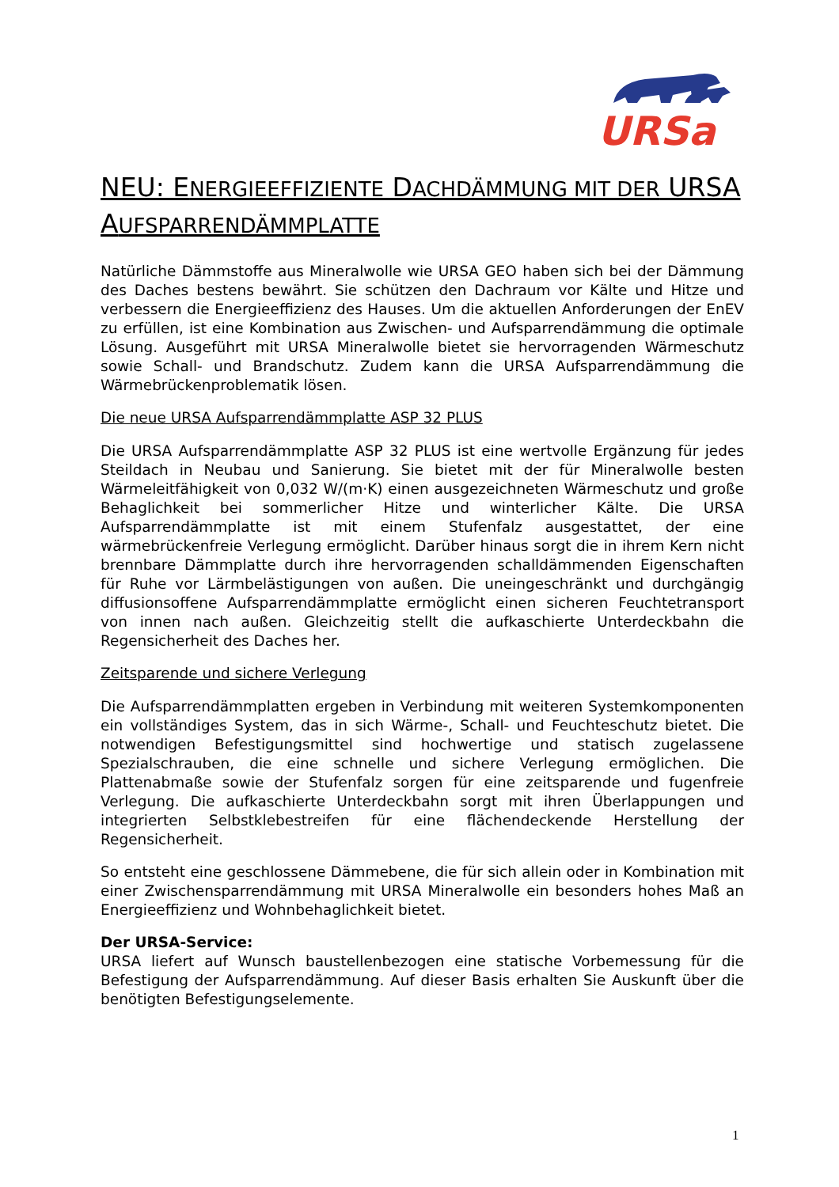URSa
NEU: ENERGIEEFFIZIENTE DACHDÄMMUNG MIT DER URSA AUFSPARRENDÄMMPLATTE
Natürliche Dämmstoffe aus Mineralwolle wie URSA GEO haben sich bei der Dämmung des Daches bestens bewährt. Sie schützen den Dachraum vor Kälte und Hitze und verbessern die Energieeffizienz des Hauses. Um die aktuellen Anforderungen der EnEV zu erfüllen, ist eine Kombination aus Zwischen- und Aufsparrendämmung die optimale Lösung. Ausgeführt mit URSA Mineralwolle bietet sie hervorragenden Wärmeschutz sowie Schall- und Brandschutz. Zudem kann die URSA Aufsparrendämmung die Wärmebrückenproblematik lösen.
Die neue URSA Aufsparrendämmplatte ASP 32 PLUS
Die URSA Aufsparrendämmplatte ASP 32 PLUS ist eine wertvolle Ergänzung für jedes Steildach in Neubau und Sanierung. Sie bietet mit der für Mineralwolle besten Wärmeleitfähigkeit von 0,032 W/(m·K) einen ausgezeichneten Wärmeschutz und große Behaglichkeit bei sommerlicher Hitze und winterlicher Kälte. Die URSA Aufsparrendämmplatte ist mit einem Stufenfalz ausgestattet, der eine wärmebrückenfreie Verlegung ermöglicht. Darüber hinaus sorgt die in ihrem Kern nicht brennbare Dämmplatte durch ihre hervorragenden schalldämmenden Eigenschaften für Ruhe vor Lärmbelästigungen von außen. Die uneingeschränkt und durchgängig diffusionsoffene Aufsparrendämmplatte ermöglicht einen sicheren Feuchtetransport von innen nach außen. Gleichzeitig stellt die aufkaschierte Unterdeckbahn die Regensicherheit des Daches her.
Zeitsparende und sichere Verlegung
Die Aufsparrendämmplatten ergeben in Verbindung mit weiteren Systemkomponenten ein vollständiges System, das in sich Wärme-, Schall- und Feuchteschutz bietet. Die notwendigen Befestigungsmittel sind hochwertige und statisch zugelassene Spezialschrauben, die eine schnelle und sichere Verlegung ermöglichen. Die Plattenabmaße sowie der Stufenfalz sorgen für eine zeitsparende und fugenfreie Verlegung. Die aufkaschierte Unterdeckbahn sorgt mit ihren Überlappungen und integrierten Selbstklebestreifen für eine flächendeckende Herstellung der Regensicherheit.
So entsteht eine geschlossene Dämmebene, die für sich allein oder in Kombination mit einer Zwischensparrendämmung mit URSA Mineralwolle ein besonders hohes Maß an Energieeffizienz und Wohnbehaglichkeit bietet.
Der URSA-Service:
URSA liefert auf Wunsch baustellenbezogen eine statische Vorbemessung für die Befestigung der Aufsparrendämmung. Auf dieser Basis erhalten Sie Auskunft über die benötigten Befestigungselemente.
1